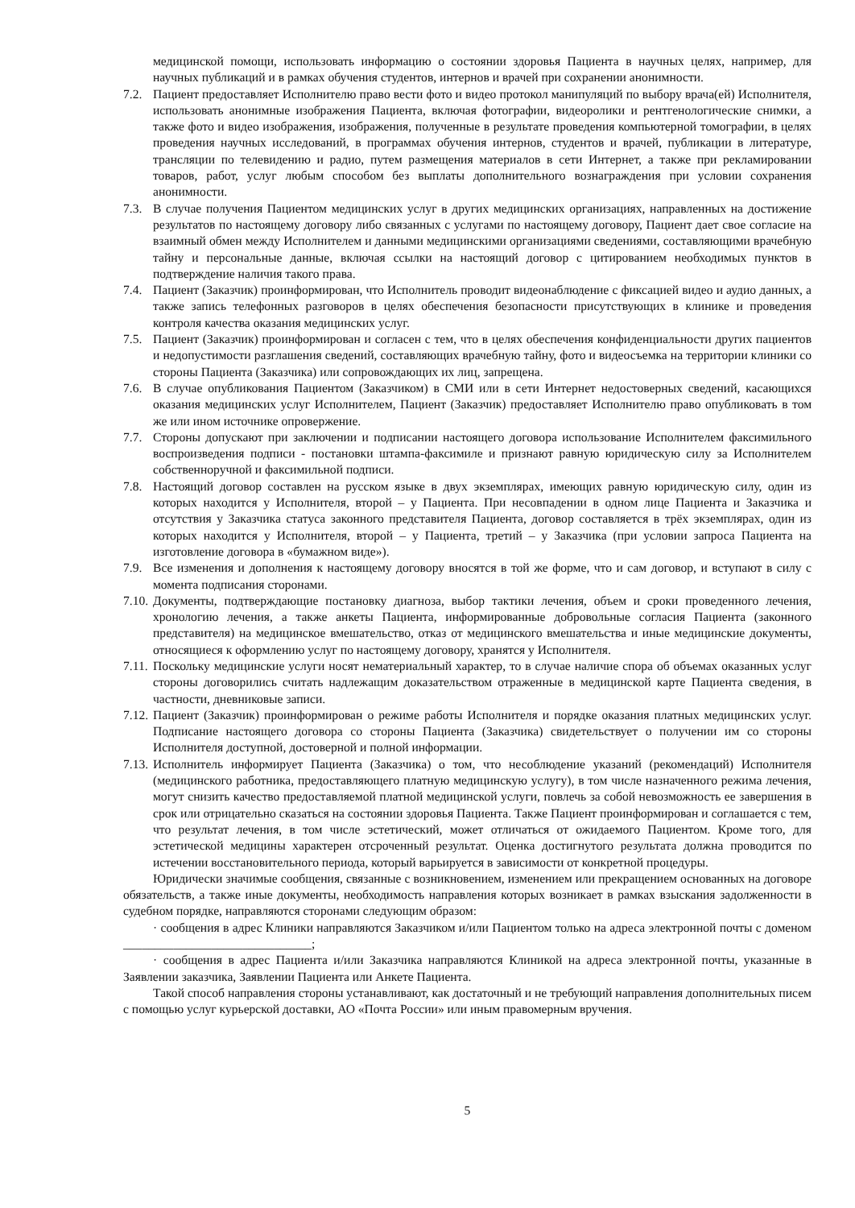медицинской помощи, использовать информацию о состоянии здоровья Пациента в научных целях, например, для научных публикаций и в рамках обучения студентов, интернов и врачей при сохранении анонимности.
7.2. Пациент предоставляет Исполнителю право вести фото и видео протокол манипуляций по выбору врача(ей) Исполнителя, использовать анонимные изображения Пациента, включая фотографии, видеоролики и рентгенологические снимки, а также фото и видео изображения, изображения, полученные в результате проведения компьютерной томографии, в целях проведения научных исследований, в программах обучения интернов, студентов и врачей, публикации в литературе, трансляции по телевидению и радио, путем размещения материалов в сети Интернет, а также при рекламировании товаров, работ, услуг любым способом без выплаты дополнительного вознаграждения при условии сохранения анонимности.
7.3. В случае получения Пациентом медицинских услуг в других медицинских организациях, направленных на достижение результатов по настоящему договору либо связанных с услугами по настоящему договору, Пациент дает свое согласие на взаимный обмен между Исполнителем и данными медицинскими организациями сведениями, составляющими врачебную тайну и персональные данные, включая ссылки на настоящий договор с цитированием необходимых пунктов в подтверждение наличия такого права.
7.4. Пациент (Заказчик) проинформирован, что Исполнитель проводит видеонаблюдение с фиксацией видео и аудио данных, а также запись телефонных разговоров в целях обеспечения безопасности присутствующих в клинике и проведения контроля качества оказания медицинских услуг.
7.5. Пациент (Заказчик) проинформирован и согласен с тем, что в целях обеспечения конфиденциальности других пациентов и недопустимости разглашения сведений, составляющих врачебную тайну, фото и видеосъемка на территории клиники со стороны Пациента (Заказчика) или сопровождающих их лиц, запрещена.
7.6. В случае опубликования Пациентом (Заказчиком) в СМИ или в сети Интернет недостоверных сведений, касающихся оказания медицинских услуг Исполнителем, Пациент (Заказчик) предоставляет Исполнителю право опубликовать в том же или ином источнике опровержение.
7.7. Стороны допускают при заключении и подписании настоящего договора использование Исполнителем факсимильного воспроизведения подписи - постановки штампа-факсимиле и признают равную юридическую силу за Исполнителем собственноручной и факсимильной подписи.
7.8. Настоящий договор составлен на русском языке в двух экземплярах, имеющих равную юридическую силу, один из которых находится у Исполнителя, второй – у Пациента. При несовпадении в одном лице Пациента и Заказчика и отсутствия у Заказчика статуса законного представителя Пациента, договор составляется в трёх экземплярах, один из которых находится у Исполнителя, второй – у Пациента, третий – у Заказчика (при условии запроса Пациента на изготовление договора в «бумажном виде»).
7.9. Все изменения и дополнения к настоящему договору вносятся в той же форме, что и сам договор, и вступают в силу с момента подписания сторонами.
7.10. Документы, подтверждающие постановку диагноза, выбор тактики лечения, объем и сроки проведенного лечения, хронологию лечения, а также анкеты Пациента, информированные добровольные согласия Пациента (законного представителя) на медицинское вмешательство, отказ от медицинского вмешательства и иные медицинские документы, относящиеся к оформлению услуг по настоящему договору, хранятся у Исполнителя.
7.11. Поскольку медицинские услуги носят нематериальный характер, то в случае наличие спора об объемах оказанных услуг стороны договорились считать надлежащим доказательством отраженные в медицинской карте Пациента сведения, в частности, дневниковые записи.
7.12. Пациент (Заказчик) проинформирован о режиме работы Исполнителя и порядке оказания платных медицинских услуг. Подписание настоящего договора со стороны Пациента (Заказчика) свидетельствует о получении им со стороны Исполнителя доступной, достоверной и полной информации.
7.13. Исполнитель информирует Пациента (Заказчика) о том, что несоблюдение указаний (рекомендаций) Исполнителя (медицинского работника, предоставляющего платную медицинскую услугу), в том числе назначенного режима лечения, могут снизить качество предоставляемой платной медицинской услуги, повлечь за собой невозможность ее завершения в срок или отрицательно сказаться на состоянии здоровья Пациента. Также Пациент проинформирован и соглашается с тем, что результат лечения, в том числе эстетический, может отличаться от ожидаемого Пациентом. Кроме того, для эстетической медицины характерен отсроченный результат. Оценка достигнутого результата должна проводится по истечении восстановительного периода, который варьируется в зависимости от конкретной процедуры.
Юридически значимые сообщения, связанные с возникновением, изменением или прекращением основанных на договоре обязательств, а также иные документы, необходимость направления которых возникает в рамках взыскания задолженности в судебном порядке, направляются сторонами следующим образом:
· сообщения в адрес Клиники направляются Заказчиком и/или Пациентом только на адреса электронной почты с доменом ______________________________;
· сообщения в адрес Пациента и/или Заказчика направляются Клиникой на адреса электронной почты, указанные в Заявлении заказчика, Заявлении Пациента или Анкете Пациента.
Такой способ направления стороны устанавливают, как достаточный и не требующий направления дополнительных писем с помощью услуг курьерской доставки, АО «Почта России» или иным правомерным вручения.
5